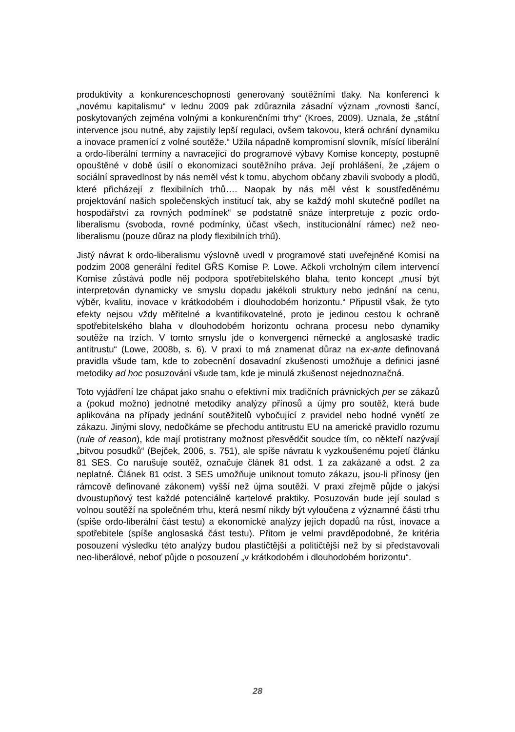produktivity a konkurenceschopnosti generovaný soutěžními tlaky. Na konferenci k „novému kapitalismu“ v lednu 2009 pak zdůraznila zásadní význam „rovnosti šancí, poskytovaných zejména volnými a konkurenčními trhy“ (Kroes, 2009). Uznala, že „státní intervence jsou nutné, aby zajistily lepší regulaci, ovšem takovou, která ochrání dynamiku a inovace pramenící z volné soutěže.“ Užila nápadně kompromisní slovník, mísící liberální a ordo-liberální termíny a navracející do programové výbavy Komise koncepty, postupně opouštěné v době úsilí o ekonomizaci soutěžního práva. Její prohlášení, že „zájem o sociální spravedlnost by nás neměl vést k tomu, abychom občany zbavili svobody a plodů, které přicházejí z flexibilních trhů…. Naopak by nás měl vést k soustředěnému projektování našich společenských institucí tak, aby se každý mohl skutečně podílet na hospodářství za rovných podmínek“ se podstatně snáze interpretuje z pozic ordo-liberalismu (svoboda, rovné podmínky, účast všech, institucionální rámec) než neo-liberalismu (pouze důraz na plody flexibilních trhů).
Jistý návrat k ordo-liberalismu výslovně uvedl v programové stati uveřejněné Komisí na podzim 2008 generální ředitel GŘS Komise P. Lowe. Ačkoli vrcholným cílem intervencí Komise zůstává podle něj podpora spotřebitelského blaha, tento koncept „musí být interpretován dynamicky ve smyslu dopadu jakékoli struktury nebo jednání na cenu, výběr, kvalitu, inovace v krátkodobém i dlouhodobém horizontu.“ Připustil však, že tyto efekty nejsou vždy měřitelné a kvantifikovatelné, proto je jedinou cestou k ochraně spotřebitelského blaha v dlouhodobém horizontu ochrana procesu nebo dynamiky soutěže na trzích. V tomto smyslu jde o konvergenci německé a anglosaské tradic antitrustu“ (Lowe, 2008b, s. 6). V praxi to má znamenat důraz na ex-ante definovaná pravidla všude tam, kde to zobecnění dosavadní zkušenosti umožňuje a definici jasné metodiky ad hoc posuzování všude tam, kde je minulá zkušenost nejednoznačná.
Toto vyjádření lze chápat jako snahu o efektivní mix tradičních právnických per se zákazů a (pokud možno) jednotné metodiky analýzy přínosů a újmy pro soutěž, která bude aplikována na případy jednání soutěžitelů vybočující z pravidel nebo hodné vynětí ze zákazu. Jinými slovy, nedočkáme se přechodu antitrustu EU na americké pravidlo rozumu (rule of reason), kde mají protistrany možnost přesvědčit soudce tím, co někteří nazývají „bitvou posudků“ (Bejček, 2006, s. 751), ale spíše návratu k vyzkoušenému pojetí článku 81 SES. Co narušuje soutěž, označuje článek 81 odst. 1 za zakázané a odst. 2 za neplatné. Článek 81 odst. 3 SES umožňuje uniknout tomuto zákazu, jsou-li přínosy (jen rámcově definované zákonem) vyšší než újma soutěži. V praxi zřejmě půjde o jakýsi dvoustupňový test každé potenciálně kartelové praktiky. Posuzován bude její soulad s volnou soutěží na společném trhu, která nesmí nikdy být vyloučena z významné části trhu (spíše ordo-liberální část testu) a ekonomické analýzy jejích dopadů na růst, inovace a spotřebitele (spíše anglosaská část testu). Přitom je velmi pravděpodobné, že kritéria posouzení výsledku této analýzy budou plastičtější a političtější než by si představovali neo-liberálové, neboť půjde o posouzení „v krátkodobém i dlouhodobém horizontu“.
28